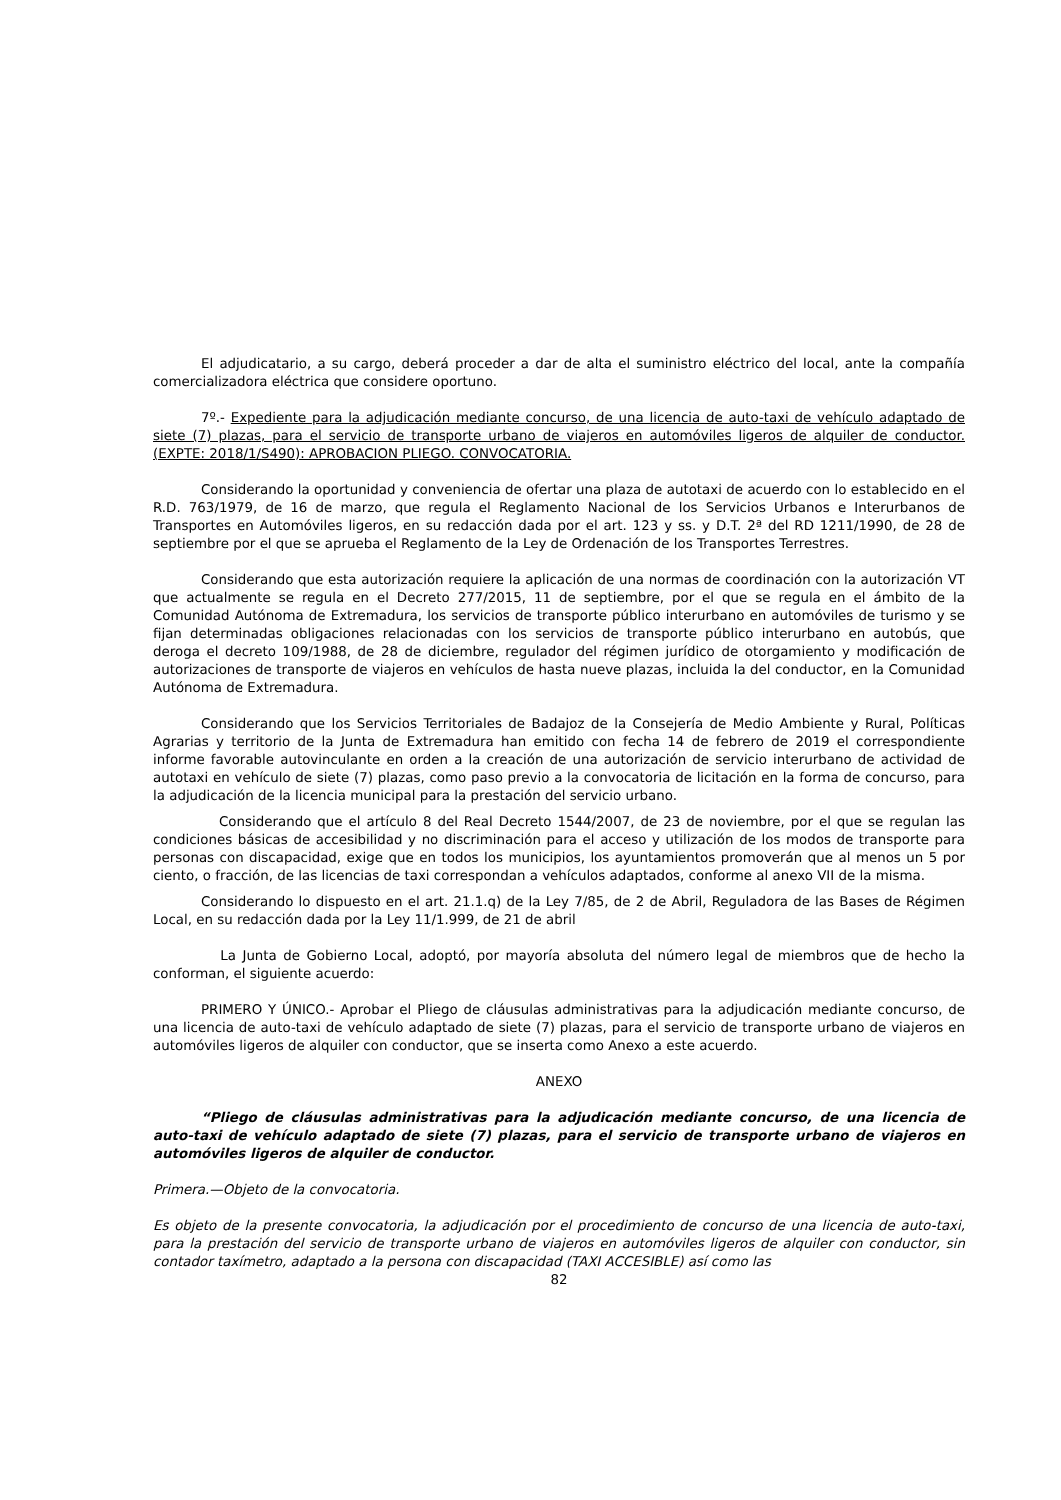El adjudicatario, a su cargo, deberá proceder a dar de alta el suministro eléctrico del local, ante la compañía comercializadora eléctrica que considere oportuno.
7º.- Expediente para la adjudicación mediante concurso, de una licencia de auto-taxi de vehículo adaptado de siete (7) plazas, para el servicio de transporte urbano de viajeros en automóviles ligeros de alquiler de conductor. (EXPTE: 2018/1/S490): APROBACION PLIEGO. CONVOCATORIA.
Considerando la oportunidad y conveniencia de ofertar una plaza de autotaxi de acuerdo con lo establecido en el R.D. 763/1979, de 16 de marzo, que regula el Reglamento Nacional de los Servicios Urbanos e Interurbanos de Transportes en Automóviles ligeros, en su redacción dada por el art. 123 y ss. y D.T. 2ª del RD 1211/1990, de 28 de septiembre por el que se aprueba el Reglamento de la Ley de Ordenación de los Transportes Terrestres.
Considerando que esta autorización requiere la aplicación de una normas de coordinación con la autorización VT que actualmente se regula en el Decreto 277/2015, 11 de septiembre, por el que se regula en el ámbito de la Comunidad Autónoma de Extremadura, los servicios de transporte público interurbano en automóviles de turismo y se fijan determinadas obligaciones relacionadas con los servicios de transporte público interurbano en autobús, que deroga el decreto 109/1988, de 28 de diciembre, regulador del régimen jurídico de otorgamiento y modificación de autorizaciones de transporte de viajeros en vehículos de hasta nueve plazas, incluida la del conductor, en la Comunidad Autónoma de Extremadura.
Considerando que los Servicios Territoriales de Badajoz de la Consejería de Medio Ambiente y Rural, Políticas Agrarias y territorio de la Junta de Extremadura han emitido con fecha 14 de febrero de 2019 el correspondiente informe favorable autovinculante en orden a la creación de una autorización de servicio interurbano de actividad de autotaxi en vehículo de siete (7) plazas, como paso previo a la convocatoria de licitación en la forma de concurso, para la adjudicación de la licencia municipal para la prestación del servicio urbano.
Considerando que el artículo 8 del Real Decreto 1544/2007, de 23 de noviembre, por el que se regulan las condiciones básicas de accesibilidad y no discriminación para el acceso y utilización de los modos de transporte para personas con discapacidad, exige que en todos los municipios, los ayuntamientos promoverán que al menos un 5 por ciento, o fracción, de las licencias de taxi correspondan a vehículos adaptados, conforme al anexo VII de la misma.
Considerando lo dispuesto en el art. 21.1.q) de la Ley 7/85, de 2 de Abril, Reguladora de las Bases de Régimen Local, en su redacción dada por la Ley 11/1.999, de 21 de abril
La Junta de Gobierno Local, adoptó, por mayoría absoluta del número legal de miembros que de hecho la conforman, el siguiente acuerdo:
PRIMERO Y ÚNICO.- Aprobar el Pliego de cláusulas administrativas para la adjudicación mediante concurso, de una licencia de auto-taxi de vehículo adaptado de siete (7) plazas, para el servicio de transporte urbano de viajeros en automóviles ligeros de alquiler con conductor, que se inserta como Anexo a este acuerdo.
ANEXO
“Pliego de cláusulas administrativas para la adjudicación mediante concurso, de una licencia de auto-taxi de vehículo adaptado de siete (7) plazas, para el servicio de transporte urbano de viajeros en automóviles ligeros de alquiler de conductor.
Primera.—Objeto de la convocatoria.
Es objeto de la presente convocatoria, la adjudicación por el procedimiento de concurso de una licencia de auto-taxi, para la prestación del servicio de transporte urbano de viajeros en automóviles ligeros de alquiler con conductor, sin contador taxímetro, adaptado a la persona con discapacidad (TAXI ACCESIBLE) así como las
82